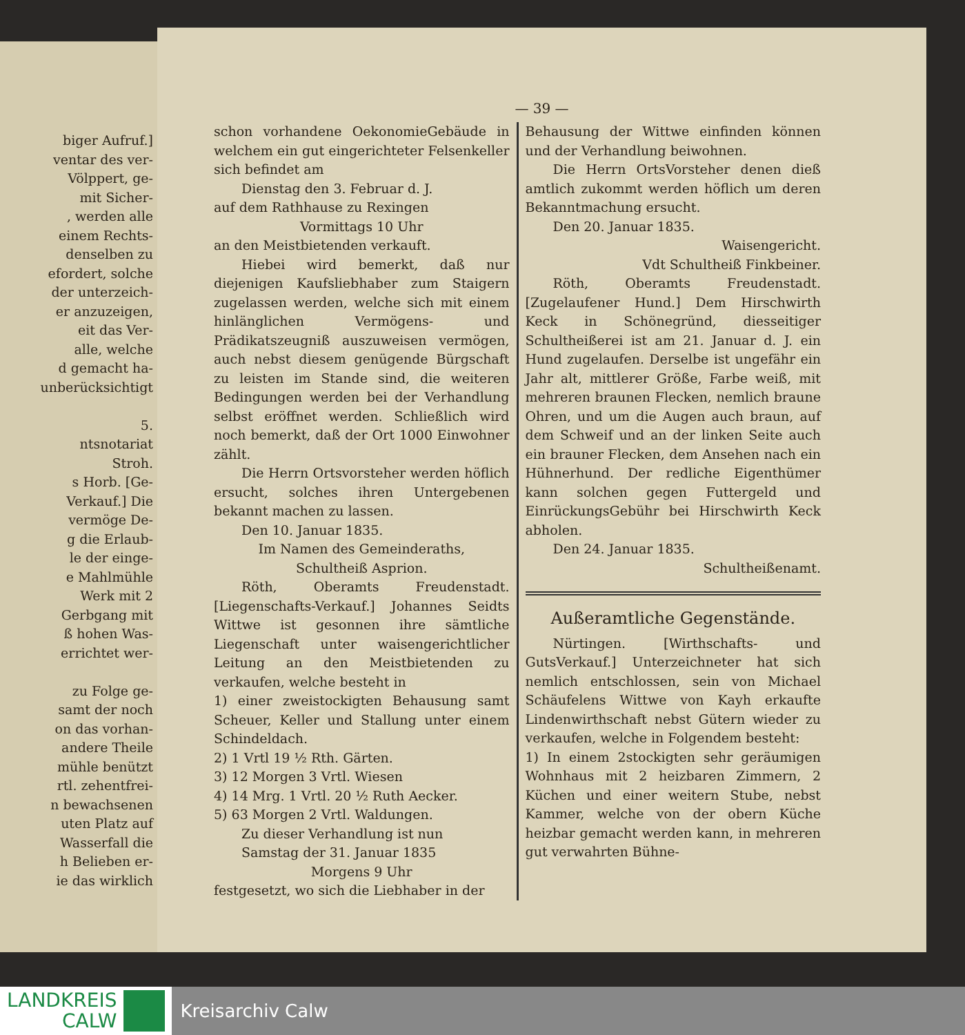biger Aufruf.]
ventar des ver-
Völppert, ge-
mit Sicher-
, werden alle
einem Rechts-
denselben zu
efordert, solche
der unterzeich-
er anzuzeigen,
eit das Ver-
alle, welche
d gemacht ha-
unberücksichtigt
5.
ntsnotariat
Stroh.
s Horb. [Ge-
Verkauf.] Die
vermöge De-
g die Erlaub-
le der einge-
e Mahlmühle
Werk mit 2
Gerbgang mit
ß hohen Was-
errichtet wer-
zu Folge ge-
samt der noch
on das vorhan-
andere Theile
mühle benützt
rtl. zehentfrei-
n bewachsenen
uten Platz auf
Wasserfall die
h Belieben er-
ie das wirklich
— 39 —
schon vorhandene OekonomieGebäude in welchem ein gut eingerichteter Felsenkeller sich befindet am
Dienstag den 3. Februar d. J.
auf dem Rathhause zu Rexingen
Vormittags 10 Uhr
an den Meistbietenden verkauft.
Hiebei wird bemerkt, daß nur diejenigen Kaufsliebhaber zum Staigern zugelassen werden, welche sich mit einem hinlänglichen Vermögens- und Prädikatszeugniß auszuweisen vermögen, auch nebst diesem genügende Bürgschaft zu leisten im Stande sind, die weiteren Bedingungen werden bei der Verhandlung selbst eröffnet werden. Schließlich wird noch bemerkt, daß der Ort 1000 Einwohner zählt.
Die Herrn Ortsvorsteher werden höflich ersucht, solches ihren Untergebenen bekannt machen zu lassen.
Den 10. Januar 1835.
Im Namen des Gemeinderaths,
Schultheiß Asprion.
Röth, Oberamts Freudenstadt. [Liegenschafts-Verkauf.] Johannes Seidts Wittwe ist gesonnen ihre sämtliche Liegenschaft unter waisengerichtlicher Leitung an den Meistbietenden zu verkaufen, welche besteht in
1) einer zweistockigten Behausung samt Scheuer, Keller und Stallung unter einem Schindeldach.
2) 1 Vrtl 19 ½ Rth. Gärten.
3) 12 Morgen 3 Vrtl. Wiesen
4) 14 Mrg. 1 Vrtl. 20 ½ Ruth Aecker.
5) 63 Morgen 2 Vrtl. Waldungen.
Zu dieser Verhandlung ist nun
Samstag der 31. Januar 1835
Morgens 9 Uhr
festgesetzt, wo sich die Liebhaber in der
Behausung der Wittwe einfinden können und der Verhandlung beiwohnen.
Die Herrn OrtsVorsteher denen dieß amtlich zukommt werden höflich um deren Bekanntmachung ersucht.
Den 20. Januar 1835.
Waisengericht.
Vdt Schultheiß Finkbeiner.
Röth, Oberamts Freudenstadt. [Zugelaufener Hund.] Dem Hirschwirth Keck in Schönegründ, diesseitiger Schultheißerei ist am 21. Januar d. J. ein Hund zugelaufen. Derselbe ist ungefähr ein Jahr alt, mittlerer Größe, Farbe weiß, mit mehreren braunen Flecken, nemlich braune Ohren, und um die Augen auch braun, auf dem Schweif und an der linken Seite auch ein brauner Flecken, dem Ansehen nach ein Hühnerhund. Der redliche Eigenthümer kann solchen gegen Futtergeld und EinrückungsGebühr bei Hirschwirth Keck abholen.
Den 24. Januar 1835.
Schultheißenamt.
Außeramtliche Gegenstände.
Nürtingen. [Wirthschafts- und GutsVerkauf.] Unterzeichneter hat sich nemlich entschlossen, sein von Michael Schäufelens Wittwe von Kayh erkaufte Lindenwirthschaft nebst Gütern wieder zu verkaufen, welche in Folgendem besteht:
1) In einem 2stockigten sehr geräumigen Wohnhaus mit 2 heizbaren Zimmern, 2 Küchen und einer weitern Stube, nebst Kammer, welche von der obern Küche heizbar gemacht werden kann, in mehreren gut verwahrten Bühne-
LANDKREIS
CALW
Kreisarchiv Calw